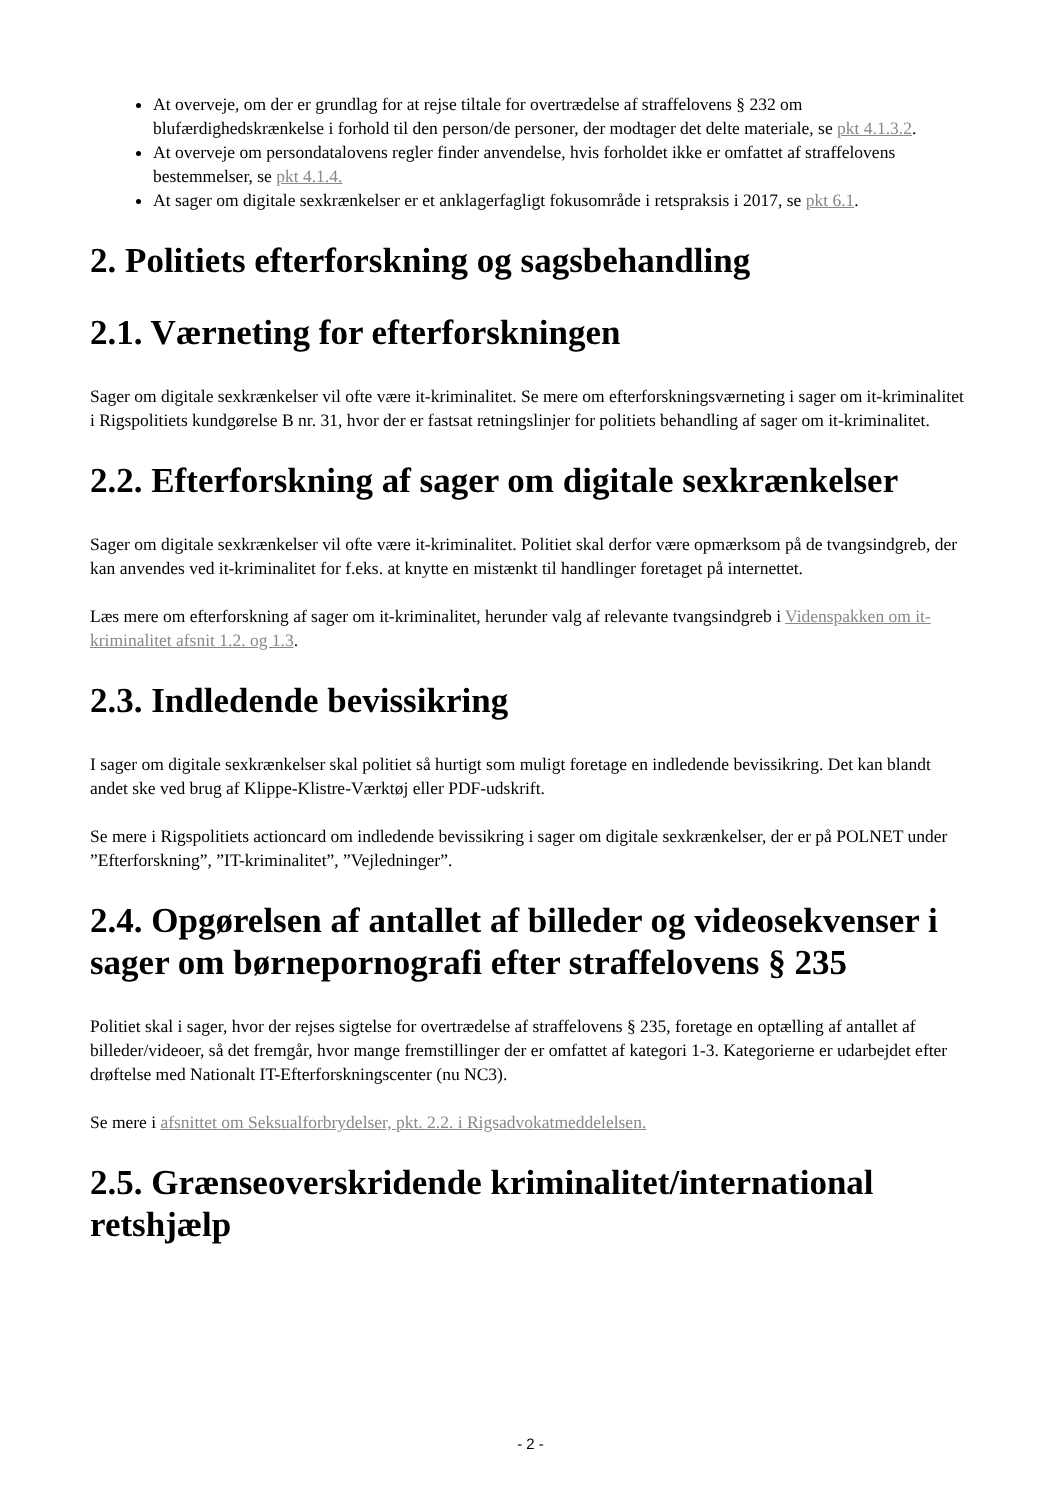At overveje, om der er grundlag for at rejse tiltale for overtrædelse af straffelovens § 232 om blufærdighedskrænkelse i forhold til den person/de personer, der modtager det delte materiale, se pkt 4.1.3.2.
At overveje om persondatalovens regler finder anvendelse, hvis forholdet ikke er omfattet af straffelovens bestemmelser, se pkt 4.1.4.
At sager om digitale sexkrænkelser er et anklagerfagligt fokusområde i retspraksis i 2017, se pkt 6.1.
2. Politiets efterforskning og sagsbehandling
2.1. Værneting for efterforskningen
Sager om digitale sexkrænkelser vil ofte være it-kriminalitet. Se mere om efterforskningsværneting i sager om it-kriminalitet i Rigspolitiets kundgørelse B nr. 31, hvor der er fastsat retningslinjer for politiets behandling af sager om it-kriminalitet.
2.2. Efterforskning af sager om digitale sexkrænkelser
Sager om digitale sexkrænkelser vil ofte være it-kriminalitet. Politiet skal derfor være opmærksom på de tvangsindgreb, der kan anvendes ved it-kriminalitet for f.eks. at knytte en mistænkt til handlinger foretaget på internettet.
Læs mere om efterforskning af sager om it-kriminalitet, herunder valg af relevante tvangsindgreb i Videnspakken om it-kriminalitet afsnit 1.2. og 1.3.
2.3. Indledende bevissikring
I sager om digitale sexkrænkelser skal politiet så hurtigt som muligt foretage en indledende bevissikring. Det kan blandt andet ske ved brug af Klippe-Klistre-Værktøj eller PDF-udskrift.
Se mere i Rigspolitiets actioncard om indledende bevissikring i sager om digitale sexkrænkelser, der er på POLNET under ”Efterforskning”, ”IT-kriminalitet”, ”Vejledninger”.
2.4. Opgørelsen af antallet af billeder og videosekvenser i sager om børnepornografi efter straffelovens § 235
Politiet skal i sager, hvor der rejses sigtelse for overtrædelse af straffelovens § 235, foretage en optælling af antallet af billeder/videoer, så det fremgår, hvor mange fremstillinger der er omfattet af kategori 1-3. Kategorierne er udarbejdet efter drøftelse med Nationalt IT-Efterforskningscenter (nu NC3).
Se mere i afsnittet om Seksualforbrydelser, pkt. 2.2. i Rigsadvokatmeddelelsen.
2.5. Grænseoverskridende kriminalitet/international retshjælp
- 2 -